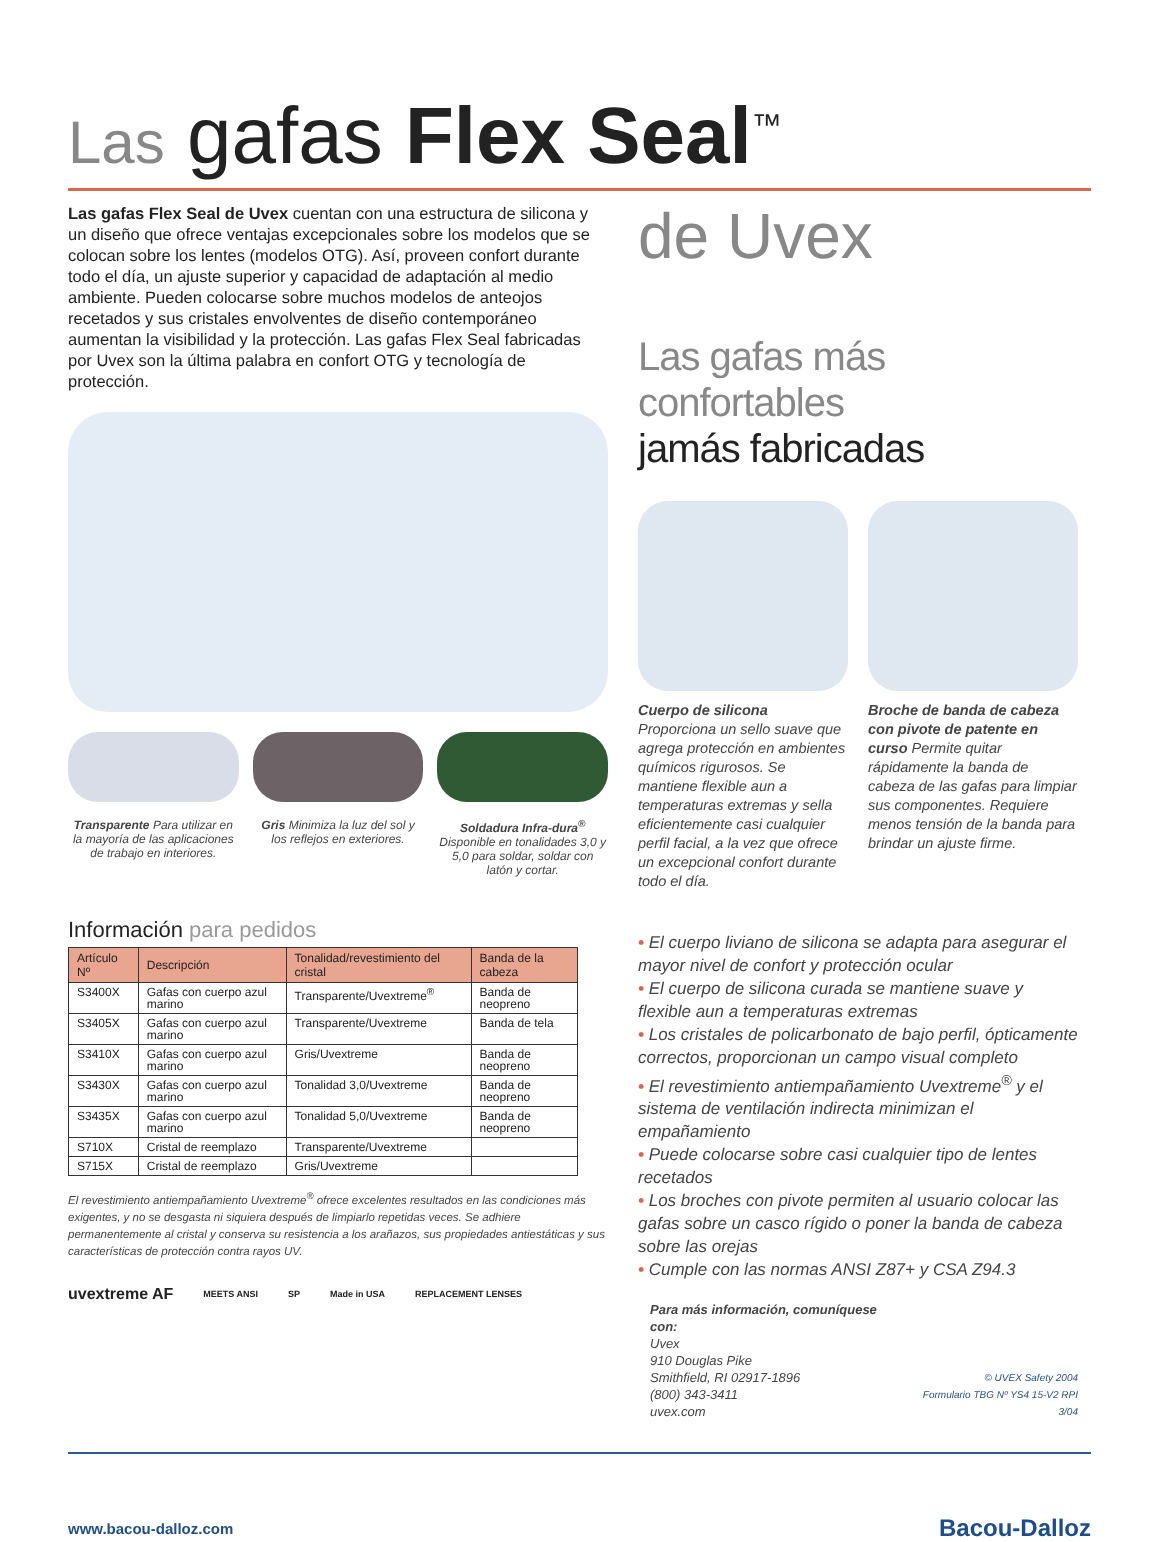Las gafas Flex Seal<sup>™</sup>
Las gafas Flex Seal de Uvex cuentan con una estructura de silicona y un diseño que ofrece ventajas excepcionales sobre los modelos que se colocan sobre los lentes (modelos OTG). Así, proveen confort durante todo el día, un ajuste superior y capacidad de adaptación al medio ambiente. Pueden colocarse sobre muchos modelos de anteojos recetados y sus cristales envolventes de diseño contemporáneo aumentan la visibilidad y la protección. Las gafas Flex Seal fabricadas por Uvex son la última palabra en confort OTG y tecnología de protección.
Transparente Para utilizar en la mayoría de las aplicaciones de trabajo en interiores.
Gris Minimiza la luz del sol y los reflejos en exteriores.
Soldadura Infra-dura<sup>®</sup> Disponible en tonalidades 3,0 y 5,0 para soldar, soldar con latón y cortar.
Información para pedidos
| Artículo Nº | Descripción | Tonalidad/revestimiento del cristal | Banda de la cabeza |
| --- | --- | --- | --- |
| S3400X | Gafas con cuerpo azul marino | Transparente/Uvextreme<sup>®</sup> | Banda de neopreno |
| S3405X | Gafas con cuerpo azul marino | Transparente/Uvextreme | Banda de tela |
| S3410X | Gafas con cuerpo azul marino | Gris/Uvextreme | Banda de neopreno |
| S3430X | Gafas con cuerpo azul marino | Tonalidad 3,0/Uvextreme | Banda de neopreno |
| S3435X | Gafas con cuerpo azul marino | Tonalidad 5,0/Uvextreme | Banda de neopreno |
| S710X | Cristal de reemplazo | Transparente/Uvextreme | |
| S715X | Cristal de reemplazo | Gris/Uvextreme | |
El revestimiento antiempañamiento Uvextreme<sup>®</sup> ofrece excelentes resultados en las condiciones más exigentes, y no se desgasta ni siquiera después de limpiarlo repetidas veces. Se adhiere permanentemente al cristal y conserva su resistencia a los arañazos, sus propiedades antiestáticas y sus características de protección contra rayos UV.
uvextreme AF MEETS ANSI SP Made in USA REPLACEMENT LENSES
de Uvex
Las gafas más confortables
jamás fabricadas
Cuerpo de silicona
Proporciona un sello suave que agrega protección en ambientes químicos rigurosos. Se mantiene flexible aun a temperaturas extremas y sella eficientemente casi cualquier perfil facial, a la vez que ofrece un excepcional confort durante todo el día.
Broche de banda de cabeza con pivote de patente en curso Permite quitar rápidamente la banda de cabeza de las gafas para limpiar sus componentes. Requiere menos tensión de la banda para brindar un ajuste firme.
• El cuerpo liviano de silicona se adapta para asegurar el mayor nivel de confort y protección ocular
• El cuerpo de silicona curada se mantiene suave y flexible aun a temperaturas extremas
• Los cristales de policarbonato de bajo perfil, ópticamente correctos, proporcionan un campo visual completo
• El revestimiento antiempañamiento Uvextreme<sup>®</sup> y el sistema de ventilación indirecta minimizan el empañamiento
• Puede colocarse sobre casi cualquier tipo de lentes recetados
• Los broches con pivote permiten al usuario colocar las gafas sobre un casco rígido o poner la banda de cabeza sobre las orejas
• Cumple con las normas ANSI Z87+ y CSA Z94.3
Para más información, comuníquese con:
Uvex
910 Douglas Pike
Smithfield, RI 02917-1896
(800) 343-3411
uvex.com
© UVEX Safety 2004
Formulario TBG Nº YS4 15-V2 RPI 3/04
www.bacou-dalloz.com Bacou-Dalloz